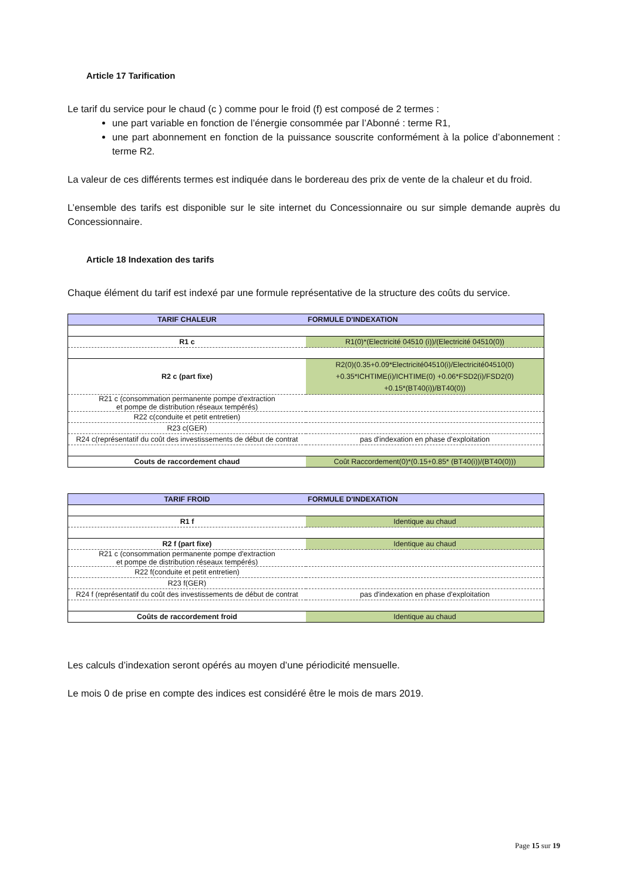Article 17 Tarification
Le tarif du service pour le chaud (c ) comme pour le froid (f) est composé de 2 termes :
une part variable en fonction de l’énergie consommée par l’Abonné : terme R1,
une part abonnement en fonction de la puissance souscrite conformément à la police d’abonnement : terme R2.
La valeur de ces différents termes est indiquée dans le bordereau des prix de vente de la chaleur et du froid.
L’ensemble des tarifs est disponible sur le site internet du Concessionnaire ou sur simple demande auprès du Concessionnaire.
Article 18 Indexation des tarifs
Chaque élément du tarif est indexé par une formule représentative de la structure des coûts du service.
| TARIF CHALEUR | FORMULE D'INDEXATION |
| --- | --- |
| R1 c | R1(0)*(Electricité 04510 (i))/(Electricité 04510(0)) |
| R2 c (part fixe) | R2(0)(0.35+0.09*Electricité04510(i)/Electricité04510(0) +0.35*ICHTIME(i)/ICHTIME(0) +0.06*FSD2(i)/FSD2(0) +0.15*(BT40(i))/BT40(0)) |
| R21 c (consommation permanente pompe d'extraction et pompe de distribution réseaux tempérés) | |
| R22 c(conduite et petit entretien) | |
| R23 c(GER) | |
| R24 c(représentatif du coût des investissements de début de contrat | pas d'indexation en phase d'exploitation |
| Couts de raccordement chaud | Coût Raccordement(0)*(0.15+0.85* (BT40(i))/(BT40(0))) |
| TARIF FROID | FORMULE D'INDEXATION |
| --- | --- |
| R1 f | Identique au chaud |
| R2 f (part fixe) | Identique au chaud |
| R21 c (consommation permanente pompe d'extraction et pompe de distribution réseaux tempérés) | |
| R22 f(conduite et petit entretien) | |
| R23 f(GER) | |
| R24 f (représentatif du coût des investissements de début de contrat | pas d'indexation en phase d'exploitation |
| Coûts de raccordement froid | Identique au chaud |
Les calculs d’indexation seront opérés au moyen d’une périodicité mensuelle.
Le mois 0 de prise en compte des indices est considéré être le mois de mars 2019.
Page 15 sur 19